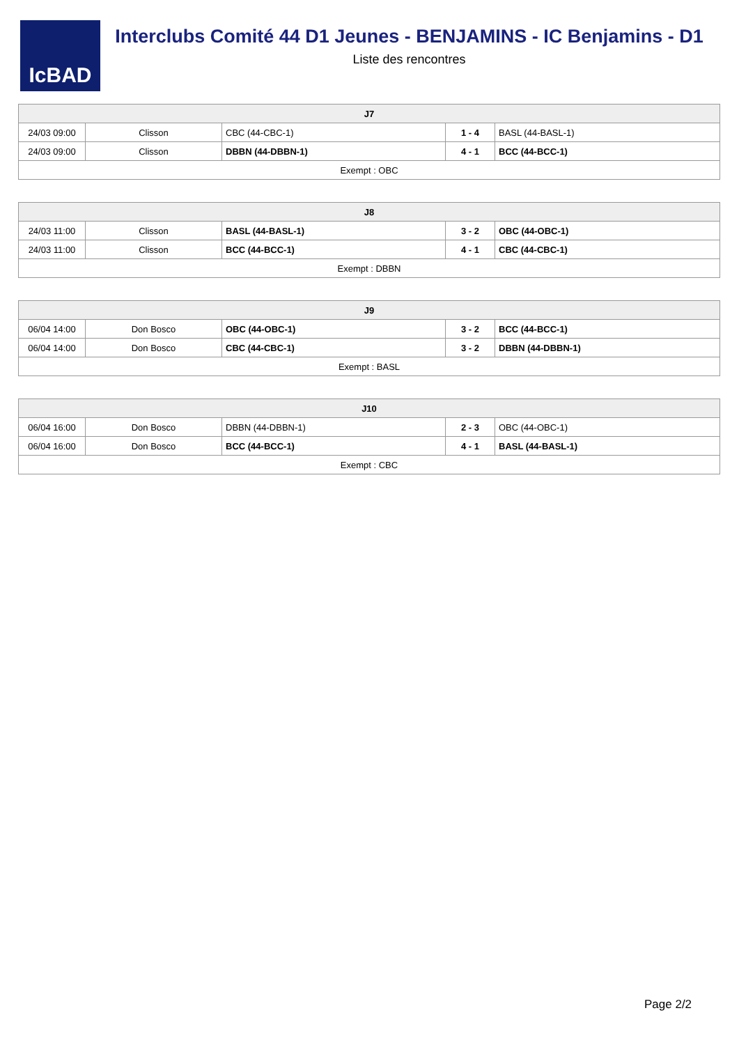IcBAD
Interclubs Comité 44 D1 Jeunes - BENJAMINS - IC Benjamins - D1
Liste des rencontres
| J7 | | | | |
| --- | --- | --- | --- | --- |
| 24/03 09:00 | Clisson | CBC (44-CBC-1) | 1 - 4 | BASL (44-BASL-1) |
| 24/03 09:00 | Clisson | DBBN (44-DBBN-1) | 4 - 1 | BCC (44-BCC-1) |
| Exempt : OBC | | | | |
| J8 | | | | |
| --- | --- | --- | --- | --- |
| 24/03 11:00 | Clisson | BASL (44-BASL-1) | 3 - 2 | OBC (44-OBC-1) |
| 24/03 11:00 | Clisson | BCC (44-BCC-1) | 4 - 1 | CBC (44-CBC-1) |
| Exempt : DBBN | | | | |
| J9 | | | | |
| --- | --- | --- | --- | --- |
| 06/04 14:00 | Don Bosco | OBC (44-OBC-1) | 3 - 2 | BCC (44-BCC-1) |
| 06/04 14:00 | Don Bosco | CBC (44-CBC-1) | 3 - 2 | DBBN (44-DBBN-1) |
| Exempt : BASL | | | | |
| J10 | | | | |
| --- | --- | --- | --- | --- |
| 06/04 16:00 | Don Bosco | DBBN (44-DBBN-1) | 2 - 3 | OBC (44-OBC-1) |
| 06/04 16:00 | Don Bosco | BCC (44-BCC-1) | 4 - 1 | BASL (44-BASL-1) |
| Exempt : CBC | | | | |
Page 2/2